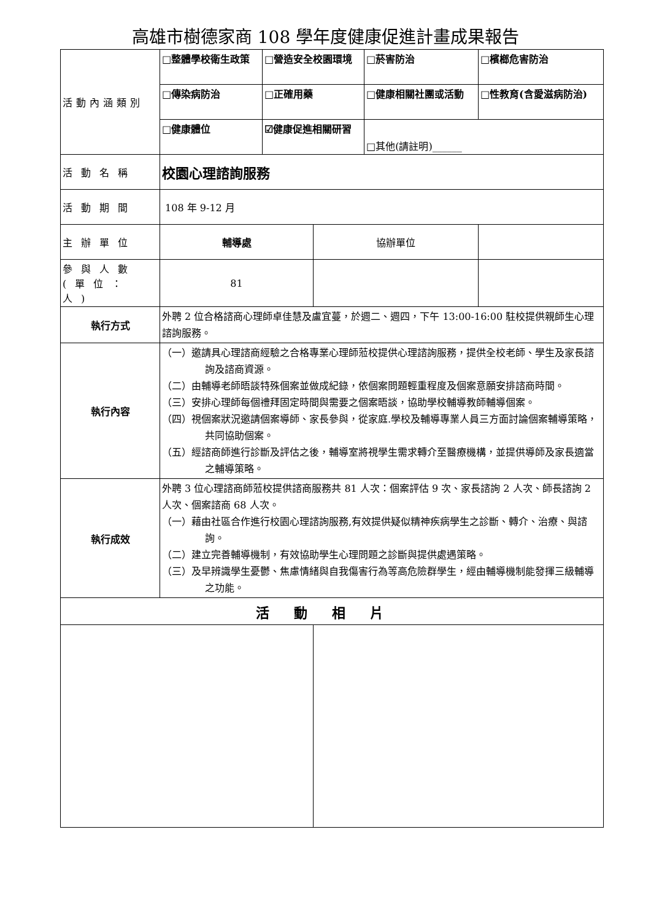高雄市樹德家商 108 學年度健康促進計畫成果報告
| 活動內涵類別 | □整體學校衛生政策 | □營造安全校園環境 | | □菸害防治 | □檳榔危害防治 |
| | □傳染病防治 | □正確用藥 | | □健康相關社團或活動 | □性教育(含愛滋病防治) |
| | □健康體位 | ☑健康促進相關研習 | | □其他(請註明)______ | |
| 活動名稱 | 校園心理諮詢服務 | | | | |
| 活動期間 | 108 年 9-12 月 | | | | |
| 主辦單位 | 輔導處 | | 協辦單位 | | |
| 參與人數(單位：人) | 81 | | | | |
| 執行方式 | 外聘 2 位合格諮商心理師卓佳慧及盧宜蔓，於週二、週四，下午 13:00-16:00 駐校提供親師生心理諮詢服務。 | | | | |
| 執行內容 | （一）邀請具心理諮商經驗之合格專業心理師蒞校提供心理諮詢服務，提供全校老師、學生及家長諮詢及諮商資源。 （二）由輔導老師晤談特殊個案並做成紀錄，依個案問題輕重程度及個案意願安排諮商時間。 （三）安排心理師每個禮拜固定時間與需要之個案晤談，協助學校輔導教師輔導個案。 （四）視個案狀況邀請個案導師、家長參與，從家庭.學校及輔導專業人員三方面討論個案輔導策略，共同協助個案。 （五）經諮商師進行診斷及評估之後，輔導室將視學生需求轉介至醫療機構，並提供導師及家長適當之輔導策略。 | | | | |
| 執行成效 | 外聘 3 位心理諮商師蒞校提供諮商服務共 81 人次：個案評估 9 次、家長諮詢 2 人次、師長諮詢 2 人次、個案諮商 68 人次。 （一）藉由社區合作進行校園心理諮詢服務,有效提供疑似精神疾病學生之診斷、轉介、治療、與諮詢。 （二）建立完善輔導機制，有效協助學生心理問題之診斷與提供處遇策略。 （三）及早辨識學生憂鬱、焦慮情緒與自我傷害行為等高危險群學生，經由輔導機制能發揮三級輔導之功能。 | | | | |
| 活動相片 | | | | | |